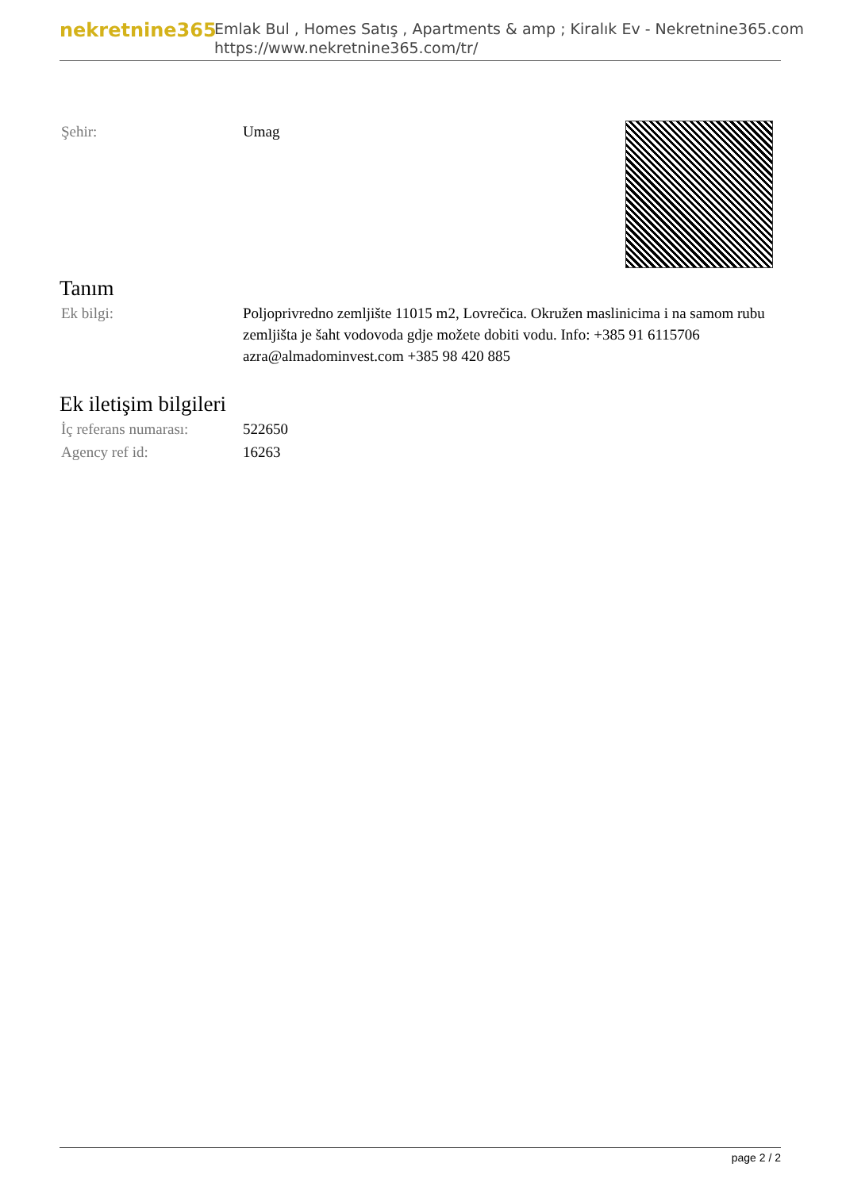nekretnine365
Emlak Bul , Homes Satış , Apartments & amp ; Kiralık Ev - Nekretnine365.com
https://www.nekretnine365.com/tr/
| Şehir: | Umag | |
Tanım
| Ek bilgi: | Poljoprivredno zemljište 11015 m2, Lovrečica. Okružen maslinicima i na samom rubu zemljišta je šaht vodovoda gdje možete dobiti vodu. Info: +385 91 6115706 azra@almadominvest.com +385 98 420 885 |
Ek iletişim bilgileri
| İç referans numarası: | 522650 |
| Agency ref id: | 16263 |
page 2 / 2